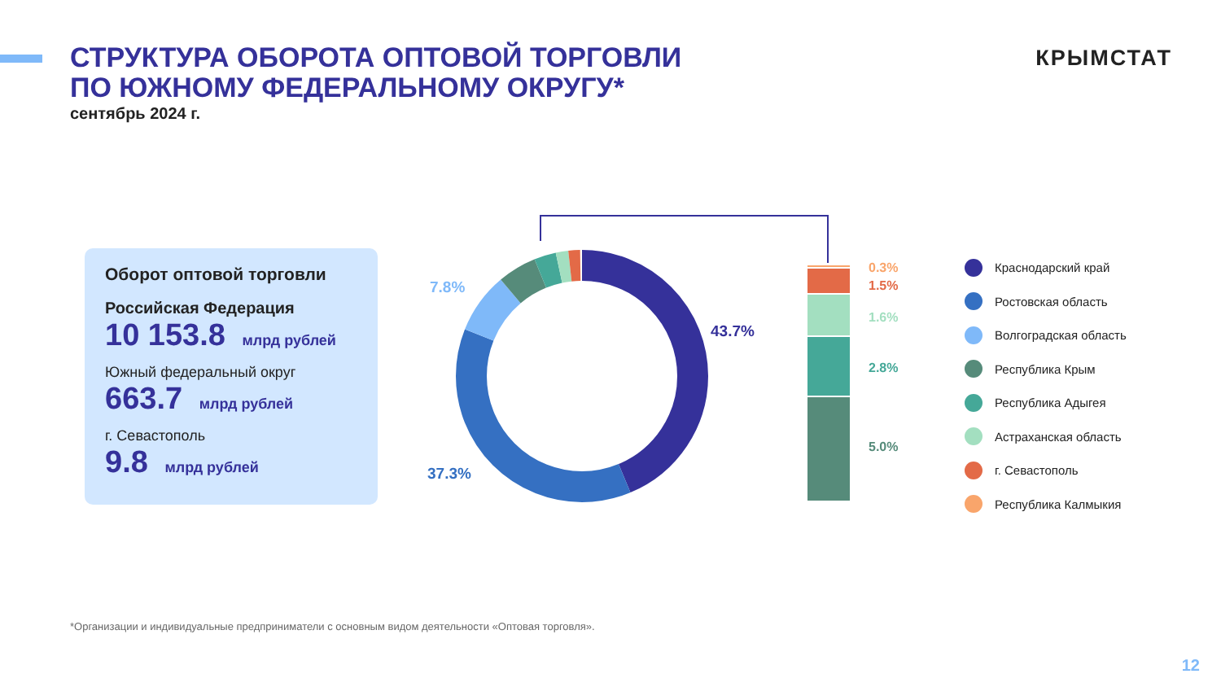СТРУКТУРА ОБОРОТА ОПТОВОЙ ТОРГОВЛИ
ПО ЮЖНОМУ ФЕДЕРАЛЬНОМУ ОКРУГУ*
сентябрь 2024 г.
КРЫМСТАТ
Оборот оптовой торговли
Российская Федерация
10 153.8 млрд рублей
Южный федеральный округ
663.7 млрд рублей
г. Севастополь
9.8 млрд рублей
43.7%
37.3%
7.8%
0.3%
1.5%
1.6%
2.8%
5.0%
Краснодарский край
Ростовская область
Волгоградская область
Республика Крым
Республика Адыгея
Астраханская область
г. Севастополь
Республика Калмыкия
*Организации и индивидуальные предприниматели с основным видом деятельности «Оптовая торговля».
12